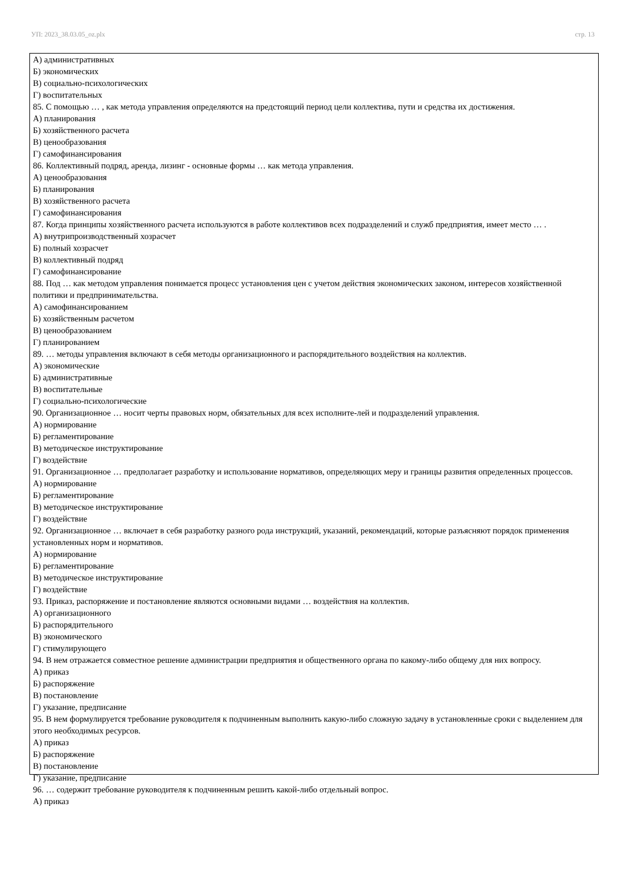УП: 2023_38.03.05_oz.plx стр. 13
А) административных
Б) экономических
В) социально-психологических
Г) воспитательных
85. С помощью … , как метода управления определяются на предстоящий период цели коллектива, пути и средства их достижения.
А) планирования
Б) хозяйственного расчета
В) ценообразования
Г) самофинансирования
86. Коллективный подряд, аренда, лизинг - основные формы … как метода управления.
А) ценообразования
Б) планирования
В) хозяйственного расчета
Г) самофинансирования
87. Когда принципы хозяйственного расчета используются в работе коллективов всех подразделений и служб предприятия, имеет место … .
А) внутрипроизводственный хозрасчет
Б) полный хозрасчет
В) коллективный подряд
Г) самофинансирование
88. Под … как методом управления понимается процесс установления цен с учетом действия экономических законом, интересов хозяйственной политики и предпринимательства.
А) самофинансированием
Б) хозяйственным расчетом
В) ценообразованием
Г) планированием
89. … методы управления включают в себя методы организационного и распорядительного воздействия на коллектив.
А) экономические
Б) административные
В) воспитательные
Г) социально-психологические
90. Организационное … носит черты правовых норм, обязательных для всех исполните-лей и подразделений управления.
А) нормирование
Б) регламентирование
В) методическое инструктирование
Г) воздействие
91. Организационное … предполагает разработку и использование нормативов, определяющих меру и границы развития определенных процессов.
А) нормирование
Б) регламентирование
В) методическое инструктирование
Г) воздействие
92. Организационное … включает в себя разработку разного рода инструкций, указаний, рекомендаций, которые разъясняют порядок применения установленных норм и нормативов.
А) нормирование
Б) регламентирование
В) методическое инструктирование
Г) воздействие
93. Приказ, распоряжение и постановление являются основными видами … воздействия на коллектив.
А) организационного
Б) распорядительного
В) экономического
Г) стимулирующего
94. В нем отражается совместное решение администрации предприятия и общественного органа по какому-либо общему для них вопросу.
А) приказ
Б) распоряжение
В) постановление
Г) указание, предписание
95. В нем формулируется требование руководителя к подчиненным выполнить какую-либо сложную задачу в установленные сроки с выделением для этого необходимых ресурсов.
А) приказ
Б) распоряжение
В) постановление
Г) указание, предписание
96. … содержит требование руководителя к подчиненным решить какой-либо отдельный вопрос.
А) приказ